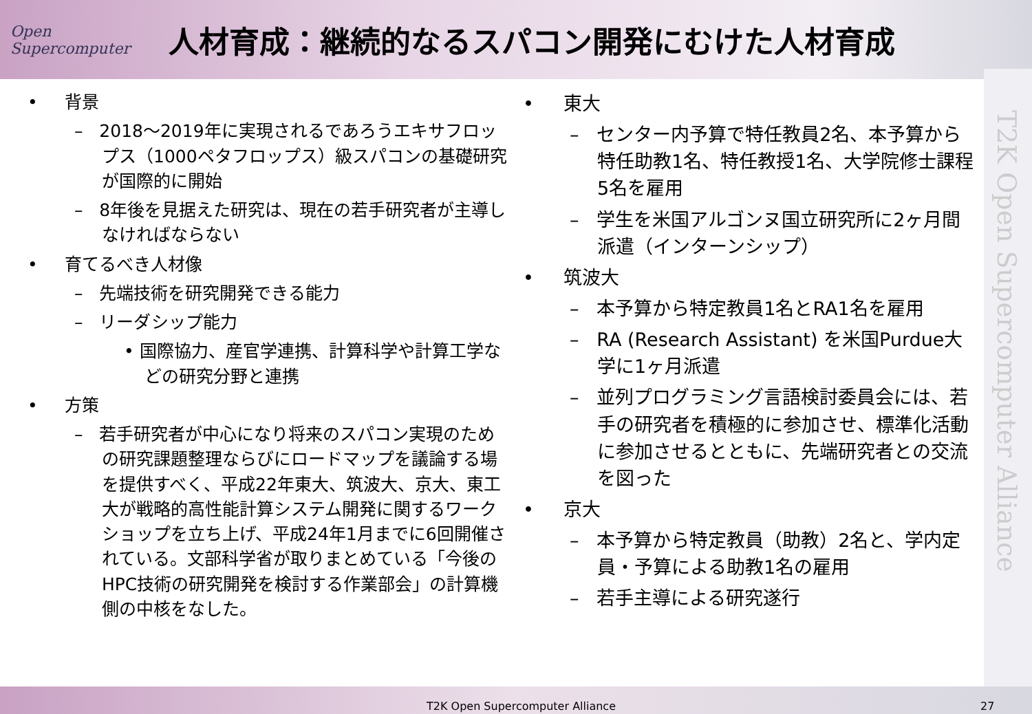Open Supercomputer
人材育成：継続的なるスパコン開発にむけた人材育成
• 背景
– 2018～2019年に実現されるであろうエキサフロップス（1000ペタフロップス）級スパコンの基礎研究が国際的に開始
– 8年後を見据えた研究は、現在の若手研究者が主導しなければならない
• 育てるべき人材像
– 先端技術を研究開発できる能力
– リーダシップ能力
• 国際協力、産官学連携、計算科学や計算工学などの研究分野と連携
• 方策
– 若手研究者が中心になり将来のスパコン実現のための研究課題整理ならびにロードマップを議論する場を提供すべく、平成22年東大、筑波大、京大、東工大が戦略的高性能計算システム開発に関するワークショップを立ち上げ、平成24年1月までに6回開催されている。文部科学省が取りまとめている「今後のHPC技術の研究開発を検討する作業部会」の計算機側の中核をなした。
• 東大
– センター内予算で特任教員2名、本予算から特任助教1名、特任教授1名、大学院修士課程5名を雇用
– 学生を米国アルゴンヌ国立研究所に2ヶ月間派遣（インターンシップ）
• 筑波大
– 本予算から特定教員1名とRA1名を雇用
– RA (Research Assistant) を米国Purdue大学に1ヶ月派遣
– 並列プログラミング言語検討委員会には、若手の研究者を積極的に参加させ、標準化活動に参加させるとともに、先端研究者との交流を図った
• 京大
– 本予算から特定教員（助教）2名と、学内定員・予算による助教1名の雇用
– 若手主導による研究遂行
T2K Open Supercomputer Alliance
T2K Open Supercomputer Alliance 27